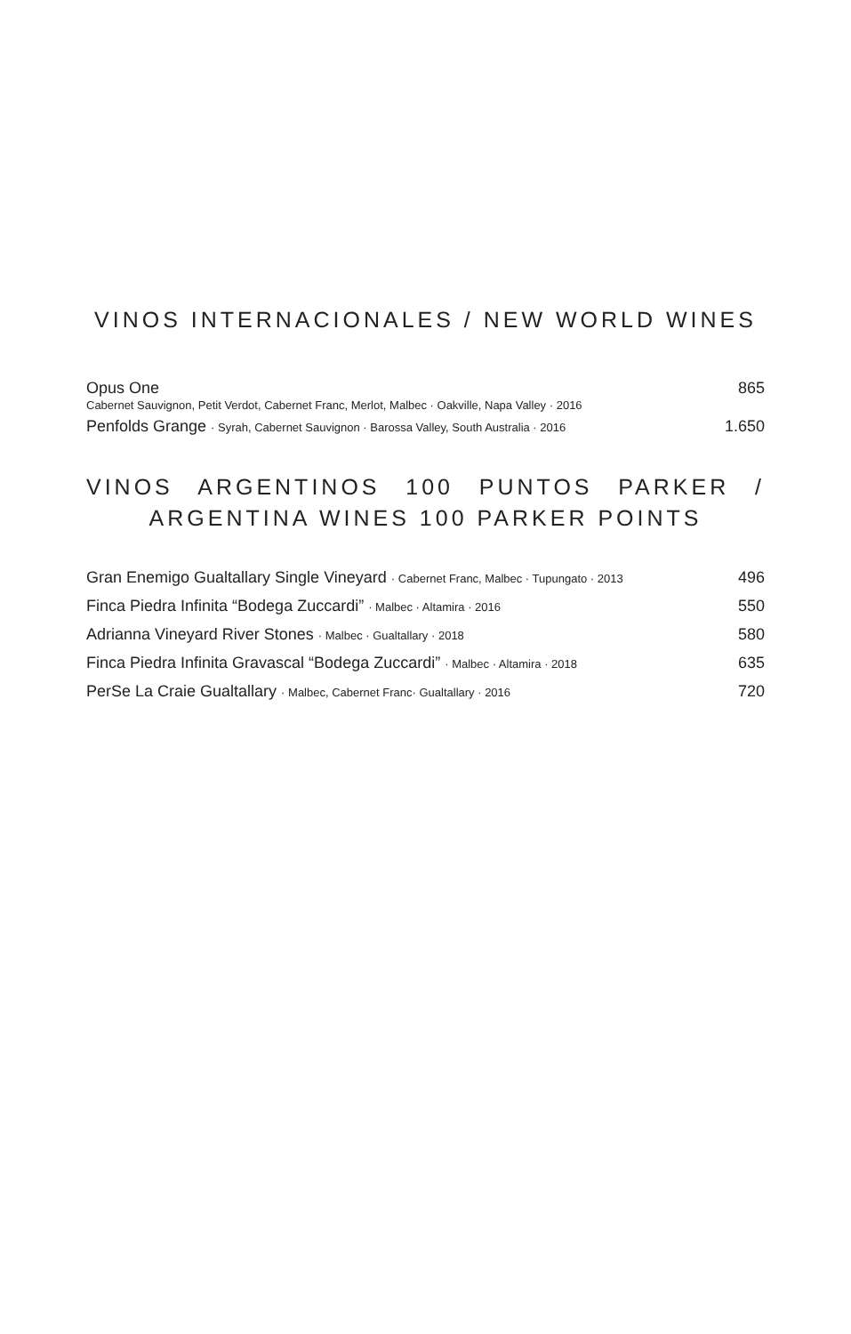VINOS INTERNACIONALES / NEW WORLD WINES
Opus One 865
Cabernet Sauvignon, Petit Verdot, Cabernet Franc, Merlot, Malbec · Oakville, Napa Valley · 2016
Penfolds Grange · Syrah, Cabernet Sauvignon · Barossa Valley, South Australia · 2016 1.650
VINOS ARGENTINOS 100 PUNTOS PARKER /
ARGENTINA WINES 100 PARKER POINTS
Gran Enemigo Gualtallary Single Vineyard · Cabernet Franc, Malbec · Tupungato · 2013 496
Finca Piedra Infinita “Bodega Zuccardi” · Malbec · Altamira · 2016 550
Adrianna Vineyard River Stones · Malbec · Gualtallary · 2018 580
Finca Piedra Infinita Gravascal “Bodega Zuccardi” · Malbec · Altamira · 2018 635
PerSe La Craie Gualtallary · Malbec, Cabernet Franc· Gualtallary · 2016 720